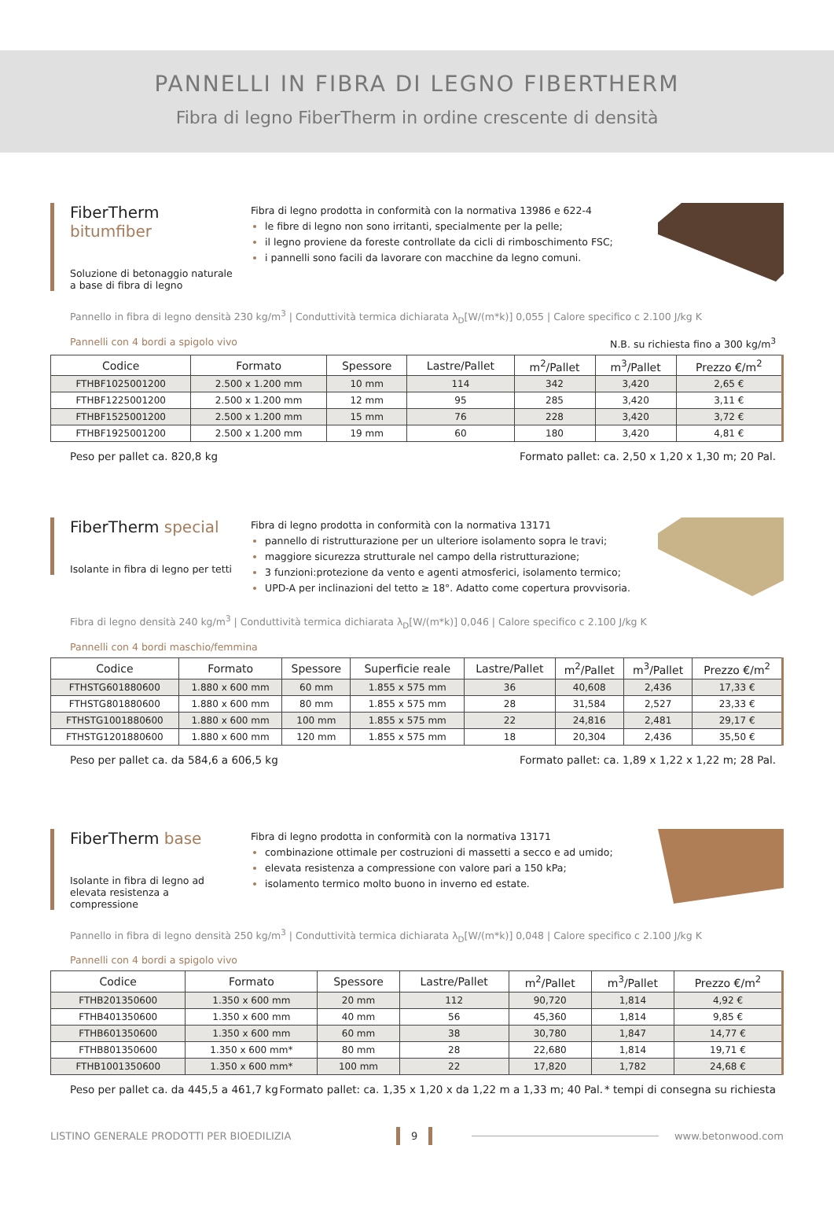PANNELLI IN FIBRA DI LEGNO FIBERTHERM
Fibra di legno FiberTherm in ordine crescente di densità
FiberTherm bitumfiber
Soluzione di betonaggio naturale a base di fibra di legno
Fibra di legno prodotta in conformità con la normativa 13986 e 622-4
le fibre di legno non sono irritanti, specialmente per la pelle;
il legno proviene da foreste controllate da cicli di rimboschimento FSC;
i pannelli sono facili da lavorare con macchine da legno comuni.
Pannello in fibra di legno densità 230 kg/m<sup>3</sup> | Conduttività termica dichiarata λ<sub>D</sub>[W/(m*k)] 0,055 | Calore specifico c 2.100 J/kg K
Pannelli con 4 bordi a spigolo vivo N.B. su richiesta fino a 300 kg/m<sup>3</sup>
| Codice | Formato | Spessore | Lastre/Pallet | m<sup>2</sup>/Pallet | m<sup>3</sup>/Pallet | Prezzo €/m<sup>2</sup> |
| --- | --- | --- | --- | --- | --- | --- |
| FTHBF1025001200 | 2.500 x 1.200 mm | 10 mm | 114 | 342 | 3,420 | 2,65 € |
| FTHBF1225001200 | 2.500 x 1.200 mm | 12 mm | 95 | 285 | 3,420 | 3,11 € |
| FTHBF1525001200 | 2.500 x 1.200 mm | 15 mm | 76 | 228 | 3,420 | 3,72 € |
| FTHBF1925001200 | 2.500 x 1.200 mm | 19 mm | 60 | 180 | 3,420 | 4,81 € |
Peso per pallet ca. 820,8 kg Formato pallet: ca. 2,50 x 1,20 x 1,30 m; 20 Pal.
FiberTherm special
Isolante in fibra di legno per tetti
Fibra di legno prodotta in conformità con la normativa 13171
pannello di ristrutturazione per un ulteriore isolamento sopra le travi;
maggiore sicurezza strutturale nel campo della ristrutturazione;
3 funzioni:protezione da vento e agenti atmosferici, isolamento termico;
UPD-A per inclinazioni del tetto ≥ 18°. Adatto come copertura provvisoria.
Fibra di legno densità 240 kg/m<sup>3</sup> | Conduttività termica dichiarata λ<sub>D</sub>[W/(m*k)] 0,046 | Calore specifico c 2.100 J/kg K
Pannelli con 4 bordi maschio/femmina
| Codice | Formato | Spessore | Superficie reale | Lastre/Pallet | m<sup>2</sup>/Pallet | m<sup>3</sup>/Pallet | Prezzo €/m<sup>2</sup> |
| --- | --- | --- | --- | --- | --- | --- | --- |
| FTHSTG601880600 | 1.880 x 600 mm | 60 mm | 1.855 x 575 mm | 36 | 40,608 | 2,436 | 17,33 € |
| FTHSTG801880600 | 1.880 x 600 mm | 80 mm | 1.855 x 575 mm | 28 | 31,584 | 2,527 | 23,33 € |
| FTHSTG1001880600 | 1.880 x 600 mm | 100 mm | 1.855 x 575 mm | 22 | 24,816 | 2,481 | 29,17 € |
| FTHSTG1201880600 | 1.880 x 600 mm | 120 mm | 1.855 x 575 mm | 18 | 20,304 | 2,436 | 35,50 € |
Peso per pallet ca. da 584,6 a 606,5 kg Formato pallet: ca. 1,89 x 1,22 x 1,22 m; 28 Pal.
FiberTherm base
Isolante in fibra di legno ad elevata resistenza a compressione
Fibra di legno prodotta in conformità con la normativa 13171
combinazione ottimale per costruzioni di massetti a secco e ad umido;
elevata resistenza a compressione con valore pari a 150 kPa;
isolamento termico molto buono in inverno ed estate.
Pannello in fibra di legno densità 250 kg/m<sup>3</sup> | Conduttività termica dichiarata λ<sub>D</sub>[W/(m*k)] 0,048 | Calore specifico c 2.100 J/kg K
Pannelli con 4 bordi a spigolo vivo
| Codice | Formato | Spessore | Lastre/Pallet | m<sup>2</sup>/Pallet | m<sup>3</sup>/Pallet | Prezzo €/m<sup>2</sup> |
| --- | --- | --- | --- | --- | --- | --- |
| FTHB201350600 | 1.350 x 600 mm | 20 mm | 112 | 90,720 | 1,814 | 4,92 € |
| FTHB401350600 | 1.350 x 600 mm | 40 mm | 56 | 45,360 | 1,814 | 9,85 € |
| FTHB601350600 | 1.350 x 600 mm | 60 mm | 38 | 30,780 | 1,847 | 14,77 € |
| FTHB801350600 | 1.350 x 600 mm* | 80 mm | 28 | 22,680 | 1,814 | 19,71 € |
| FTHB1001350600 | 1.350 x 600 mm* | 100 mm | 22 | 17,820 | 1,782 | 24,68 € |
Peso per pallet ca. da 445,5 a 461,7 kg Formato pallet: ca. 1,35 x 1,20 x da 1,22 m a 1,33 m; 40 Pal. * tempi di consegna su richiesta
LISTINO GENERALE PRODOTTI PER BIOEDILIZIA 9 www.betonwood.com